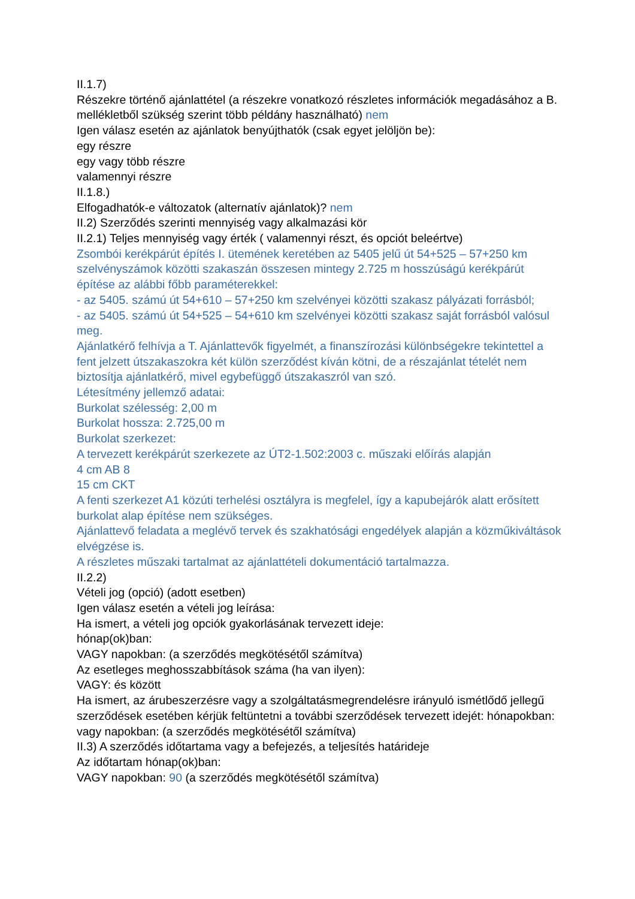II.1.7)
Részekre történő ajánlattétel (a részekre vonatkozó részletes információk megadásához a B. mellékletből szükség szerint több példány használható) nem
Igen válasz esetén az ajánlatok benyújthatók (csak egyet jelöljön be):
egy részre
egy vagy több részre
valamennyi részre
II.1.8.)
Elfogadhatók-e változatok (alternatív ajánlatok)? nem
II.2) Szerződés szerinti mennyiség vagy alkalmazási kör
II.2.1) Teljes mennyiség vagy érték ( valamennyi részt, és opciót beleértve)
Zsombói kerékpárút építés I. ütemének keretében az 5405 jelű út 54+525 – 57+250 km szelvényszámok közötti szakaszán összesen mintegy 2.725 m hosszúságú kerékpárút építése az alábbi főbb paraméterekkel:
- az 5405. számú út 54+610 – 57+250 km szelvényei közötti szakasz pályázati forrásból;
- az 5405. számú út 54+525 – 54+610 km szelvényei közötti szakasz saját forrásból valósul meg.
Ajánlatkérő felhívja a T. Ajánlattevők figyelmét, a finanszírozási különbségekre tekintettel a fent jelzett útszakaszokra két külön szerződést kíván kötni, de a részajánlat tételét nem biztosítja ajánlatkérő, mivel egybefüggő útszakaszról van szó.
Létesítmény jellemző adatai:
Burkolat szélesség: 2,00 m
Burkolat hossza: 2.725,00 m
Burkolat szerkezet:
A tervezett kerékpárút szerkezete az ÚT2-1.502:2003 c. műszaki előírás alapján
4 cm AB 8
15 cm CKT
A fenti szerkezet A1 közúti terhelési osztályra is megfelel, így a kapubejárók alatt erősített burkolat alap építése nem szükséges.
Ajánlattevő feladata a meglévő tervek és szakhatósági engedélyek alapján a közműkiváltások elvégzése is.
A részletes műszaki tartalmat az ajánlattételi dokumentáció tartalmazza.
II.2.2)
Vételi jog (opció) (adott esetben)
Igen válasz esetén a vételi jog leírása:
Ha ismert, a vételi jog opciók gyakorlásának tervezett ideje:
hónap(ok)ban:
VAGY napokban: (a szerződés megkötésétől számítva)
Az esetleges meghosszabbítások száma (ha van ilyen):
VAGY: és között
Ha ismert, az árubeszerzésre vagy a szolgáltatásmegrendelésre irányuló ismétlődő jellegű szerződések esetében kérjük feltüntetni a további szerződések tervezett idejét: hónapokban: vagy napokban: (a szerződés megkötésétől számítva)
II.3) A szerződés időtartama vagy a befejezés, a teljesítés határideje
Az időtartam hónap(ok)ban:
VAGY napokban: 90 (a szerződés megkötésétől számítva)